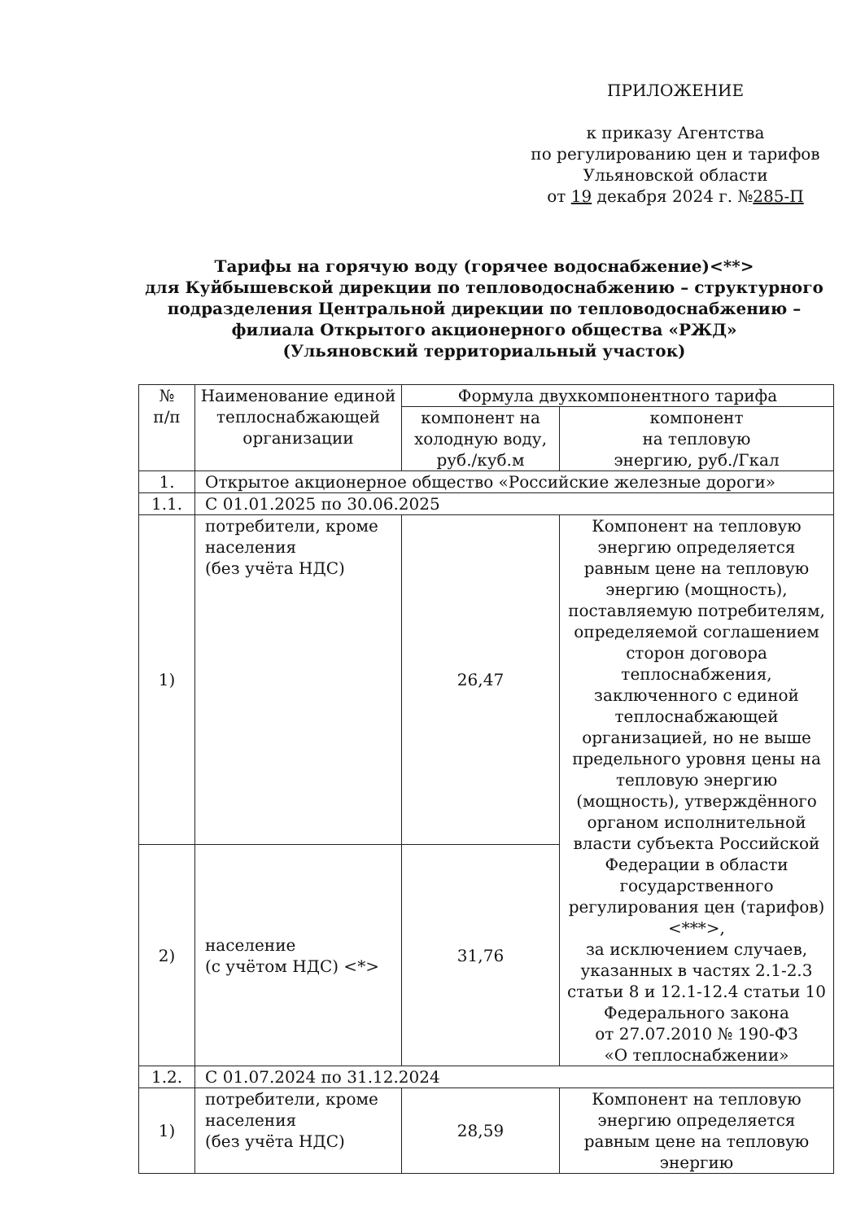ПРИЛОЖЕНИЕ
к приказу Агентства
по регулированию цен и тарифов
Ульяновской области
от 19 декабря 2024 г. №285-П
Тарифы на горячую воду (горячее водоснабжение)<**>
для Куйбышевской дирекции по тепловодоснабжению – структурного подразделения Центральной дирекции по тепловодоснабжению – филиала Открытого акционерного общества «РЖД»
(Ульяновский территориальный участок)
| № п/п | Наименование единой теплоснабжающей организации | Формула двухкомпонентного тарифа | |
| --- | --- | --- | --- |
| | | компонент на холодную воду, руб./куб.м | компонент на тепловую энергию, руб./Гкал |
| 1. | Открытое акционерное общество «Российские железные дороги» | | |
| 1.1. | С 01.01.2025 по 30.06.2025 | | |
| 1) | потребители, кроме населения (без учёта НДС) | 26,47 | Компонент на тепловую энергию определяется равным цене на тепловую энергию (мощность), поставляемую потребителям, определяемой соглашением сторон договора теплоснабжения, заключенного с единой теплоснабжающей организацией, но не выше предельного уровня цены на тепловую энергию (мощность), утверждённого органом исполнительной власти субъекта Российской Федерации в области государственного регулирования цен (тарифов)<***>, за исключением случаев, указанных в частях 2.1-2.3 статьи 8 и 12.1-12.4 статьи 10 Федерального закона от 27.07.2010 № 190-ФЗ «О теплоснабжении» |
| 2) | население (с учётом НДС) <*> | 31,76 | |
| 1.2. | С 01.07.2024 по 31.12.2024 | | |
| 1) | потребители, кроме населения (без учёта НДС) | 28,59 | Компонент на тепловую энергию определяется равным цене на тепловую энергию |